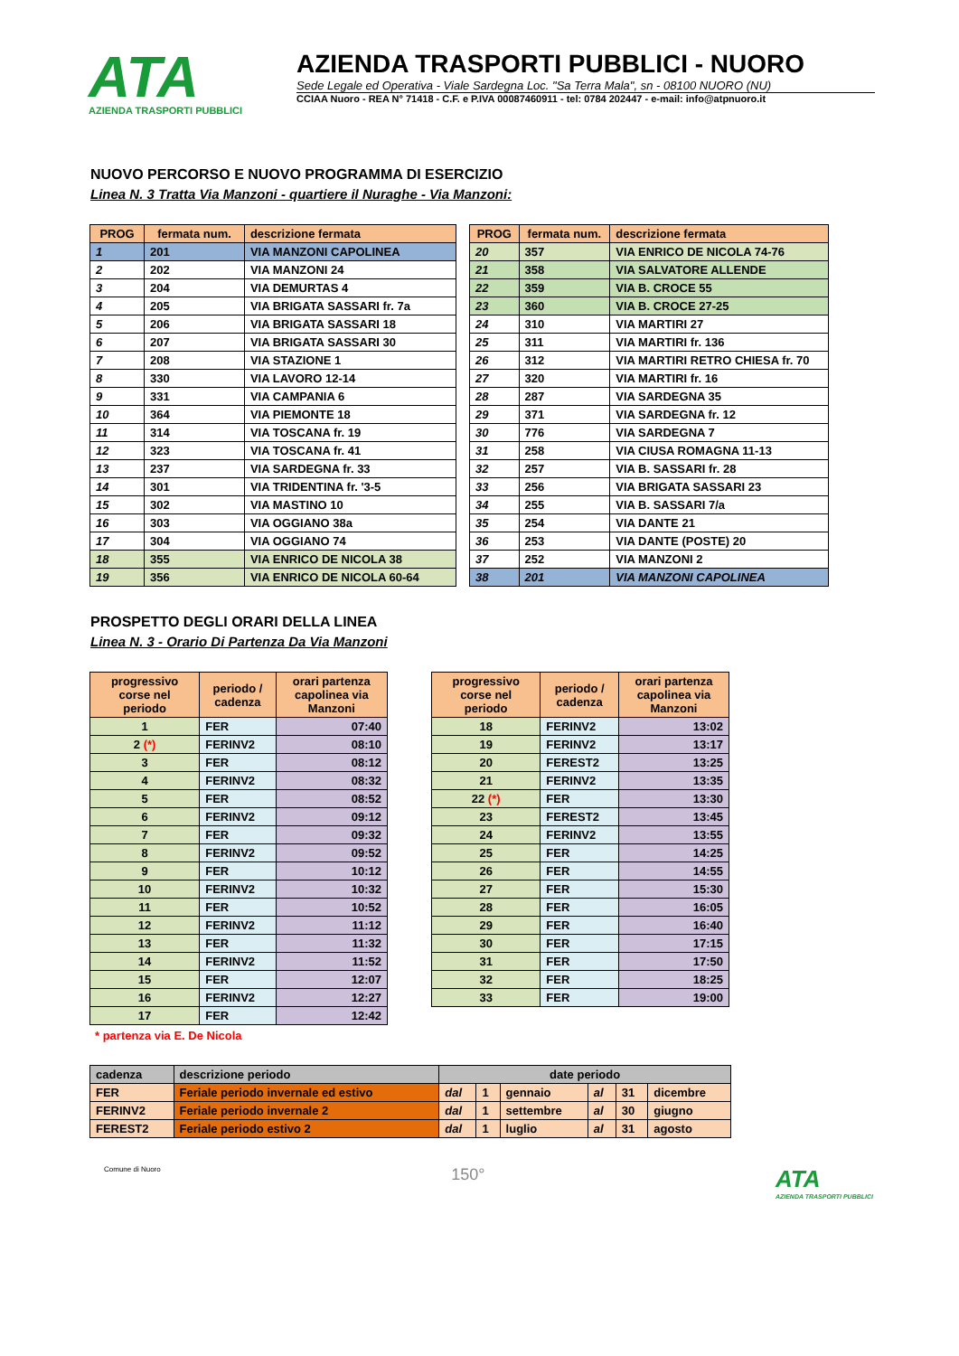ATA
AZIENDA TRASPORTI PUBBLICI
AZIENDA TRASPORTI PUBBLICI - NUORO
Sede Legale ed Operativa - Viale Sardegna Loc. "Sa Terra Mala", sn - 08100 NUORO (NU)
CCIAA Nuoro - REA N° 71418 - C.F. e P.IVA 00087460911 - tel: 0784 202447 - e-mail: info@atpnuoro.it
NUOVO PERCORSO E NUOVO PROGRAMMA DI ESERCIZIO
Linea N. 3 Tratta Via Manzoni - quartiere il Nuraghe - Via Manzoni:
| PROG | fermata num. | descrizione fermata |
| --- | --- | --- |
| 1 | 201 | VIA MANZONI CAPOLINEA |
| 2 | 202 | VIA MANZONI 24 |
| 3 | 204 | VIA DEMURTAS 4 |
| 4 | 205 | VIA BRIGATA SASSARI fr. 7a |
| 5 | 206 | VIA BRIGATA SASSARI 18 |
| 6 | 207 | VIA BRIGATA SASSARI 30 |
| 7 | 208 | VIA STAZIONE 1 |
| 8 | 330 | VIA LAVORO 12-14 |
| 9 | 331 | VIA CAMPANIA 6 |
| 10 | 364 | VIA PIEMONTE 18 |
| 11 | 314 | VIA TOSCANA fr. 19 |
| 12 | 323 | VIA TOSCANA fr. 41 |
| 13 | 237 | VIA SARDEGNA fr. 33 |
| 14 | 301 | VIA TRIDENTINA fr. '3-5 |
| 15 | 302 | VIA MASTINO 10 |
| 16 | 303 | VIA OGGIANO 38a |
| 17 | 304 | VIA OGGIANO 74 |
| 18 | 355 | VIA ENRICO DE NICOLA 38 |
| 19 | 356 | VIA ENRICO DE NICOLA 60-64 |
| PROG | fermata num. | descrizione fermata |
| --- | --- | --- |
| 20 | 357 | VIA ENRICO DE NICOLA 74-76 |
| 21 | 358 | VIA SALVATORE ALLENDE |
| 22 | 359 | VIA B. CROCE 55 |
| 23 | 360 | VIA B. CROCE 27-25 |
| 24 | 310 | VIA MARTIRI 27 |
| 25 | 311 | VIA MARTIRI fr. 136 |
| 26 | 312 | VIA MARTIRI RETRO CHIESA fr. 70 |
| 27 | 320 | VIA MARTIRI fr. 16 |
| 28 | 287 | VIA SARDEGNA 35 |
| 29 | 371 | VIA SARDEGNA fr. 12 |
| 30 | 776 | VIA SARDEGNA 7 |
| 31 | 258 | VIA CIUSA ROMAGNA 11-13 |
| 32 | 257 | VIA B. SASSARI fr. 28 |
| 33 | 256 | VIA BRIGATA SASSARI 23 |
| 34 | 255 | VIA B. SASSARI 7/a |
| 35 | 254 | VIA DANTE 21 |
| 36 | 253 | VIA DANTE (POSTE) 20 |
| 37 | 252 | VIA MANZONI 2 |
| 38 | 201 | VIA MANZONI CAPOLINEA |
PROSPETTO DEGLI ORARI DELLA LINEA
Linea N. 3 - Orario Di Partenza Da Via Manzoni
| progressivo corse nel periodo | periodo / cadenza | orari partenza capolinea via Manzoni |
| --- | --- | --- |
| 1 | FER | 07:40 |
| 2 (*) | FERINV2 | 08:10 |
| 3 | FER | 08:12 |
| 4 | FERINV2 | 08:32 |
| 5 | FER | 08:52 |
| 6 | FERINV2 | 09:12 |
| 7 | FER | 09:32 |
| 8 | FERINV2 | 09:52 |
| 9 | FER | 10:12 |
| 10 | FERINV2 | 10:32 |
| 11 | FER | 10:52 |
| 12 | FERINV2 | 11:12 |
| 13 | FER | 11:32 |
| 14 | FERINV2 | 11:52 |
| 15 | FER | 12:07 |
| 16 | FERINV2 | 12:27 |
| 17 | FER | 12:42 |
| progressivo corse nel periodo | periodo / cadenza | orari partenza capolinea via Manzoni |
| --- | --- | --- |
| 18 | FERINV2 | 13:02 |
| 19 | FERINV2 | 13:17 |
| 20 | FEREST2 | 13:25 |
| 21 | FERINV2 | 13:35 |
| 22 (*) | FER | 13:30 |
| 23 | FEREST2 | 13:45 |
| 24 | FERINV2 | 13:55 |
| 25 | FER | 14:25 |
| 26 | FER | 14:55 |
| 27 | FER | 15:30 |
| 28 | FER | 16:05 |
| 29 | FER | 16:40 |
| 30 | FER | 17:15 |
| 31 | FER | 17:50 |
| 32 | FER | 18:25 |
| 33 | FER | 19:00 |
* partenza via E. De Nicola
| cadenza | descrizione periodo | date periodo | | | | | |
| FER | Feriale periodo invernale ed estivo | dal | 1 | gennaio | al | 31 | dicembre |
| FERINV2 | Feriale periodo invernale 2 | dal | 1 | settembre | al | 30 | giugno |
| FEREST2 | Feriale periodo estivo 2 | dal | 1 | luglio | al | 31 | agosto |
Comune di Nuoro
150°
ATA
AZIENDA TRASPORTI PUBBLICI